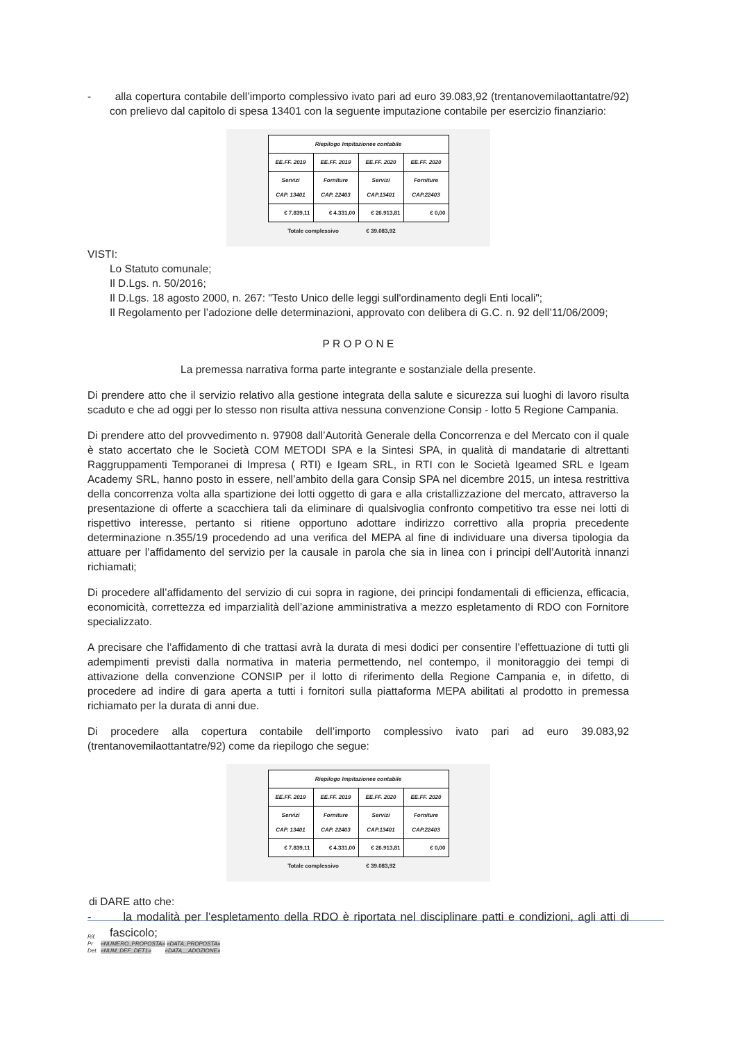- alla copertura contabile dell’importo complessivo ivato pari ad euro 39.083,92 (trentanovemilaottantatre/92) con prelievo dal capitolo di spesa 13401 con la seguente imputazione contabile per esercizio finanziario:
| Riepilogo Impitazionee contabile | | | |
| EE.FF. 2019 | EE.FF. 2019 | EE.FF. 2020 | EE.FF. 2020 |
| Servizi CAP. 13401 | Forniture CAP. 22403 | Servizi CAP.13401 | Forniture CAP.22403 |
| € 7.839,11 | € 4.331,00 | € 26.913,81 | € 0,00 |
| Totale complessivo | | € 39.083,92 | |
VISTI:
Lo Statuto comunale;
Il D.Lgs. n. 50/2016;
Il D.Lgs. 18 agosto 2000, n. 267: "Testo Unico delle leggi sull'ordinamento degli Enti locali";
Il Regolamento per l’adozione delle determinazioni, approvato con delibera di G.C. n. 92 dell’11/06/2009;
P R O P O N E
La premessa narrativa forma parte integrante e sostanziale della presente.
Di prendere atto che il servizio relativo alla gestione integrata della salute e sicurezza sui luoghi di lavoro risulta scaduto e che ad oggi per lo stesso non risulta attiva nessuna convenzione Consip - lotto 5 Regione Campania.
Di prendere atto del provvedimento n. 97908 dall’Autorità Generale della Concorrenza e del Mercato con il quale è stato accertato che le Società COM METODI SPA e la Sintesi SPA, in qualità di mandatarie di altrettanti Raggruppamenti Temporanei di Impresa ( RTI) e Igeam SRL, in RTI con le Società Igeamed SRL e Igeam Academy SRL, hanno posto in essere, nell’ambito della gara Consip SPA nel dicembre 2015, un intesa restrittiva della concorrenza volta alla spartizione dei lotti oggetto di gara e alla cristallizzazione del mercato, attraverso la presentazione di offerte a scacchiera tali da eliminare di qualsivoglia confronto competitivo tra esse nei lotti di rispettivo interesse, pertanto si ritiene opportuno adottare indirizzo correttivo alla propria precedente determinazione n.355/19 procedendo ad una verifica del MEPA al fine di individuare una diversa tipologia da attuare per l’affidamento del servizio per la causale in parola che sia in linea con i principi dell’Autorità innanzi richiamati;
Di procedere all’affidamento del servizio di cui sopra in ragione, dei principi fondamentali di efficienza, efficacia, economicità, correttezza ed imparzialità dell’azione amministrativa a mezzo espletamento di RDO con Fornitore specializzato.
A precisare che l’affidamento di che trattasi avrà la durata di mesi dodici per consentire l’effettuazione di tutti gli adempimenti previsti dalla normativa in materia permettendo, nel contempo, il monitoraggio dei tempi di attivazione della convenzione CONSIP per il lotto di riferimento della Regione Campania e, in difetto, di procedere ad indire di gara aperta a tutti i fornitori sulla piattaforma MEPA abilitati al prodotto in premessa richiamato per la durata di anni due.
Di procedere alla copertura contabile dell’importo complessivo ivato pari ad euro 39.083,92 (trentanovemilaottantatre/92) come da riepilogo che segue:
| Riepilogo Impitazionee contabile | | | |
| EE.FF. 2019 | EE.FF. 2019 | EE.FF. 2020 | EE.FF. 2020 |
| Servizi CAP. 13401 | Forniture CAP. 22403 | Servizi CAP.13401 | Forniture CAP.22403 |
| € 7.839,11 | € 4.331,00 | € 26.913,81 | € 0,00 |
| Totale complessivo | | € 39.083,92 | |
di DARE atto che:
- la modalità per l’espletamento della RDO è riportata nel disciplinare patti e condizioni, agli atti di fascicolo;
Rif.
Pr «NUMERO_PROPOSTA» «DATA_PROPOSTA»
Det. «NUM_DEF_DET1» «DATA__ADOZIONE»